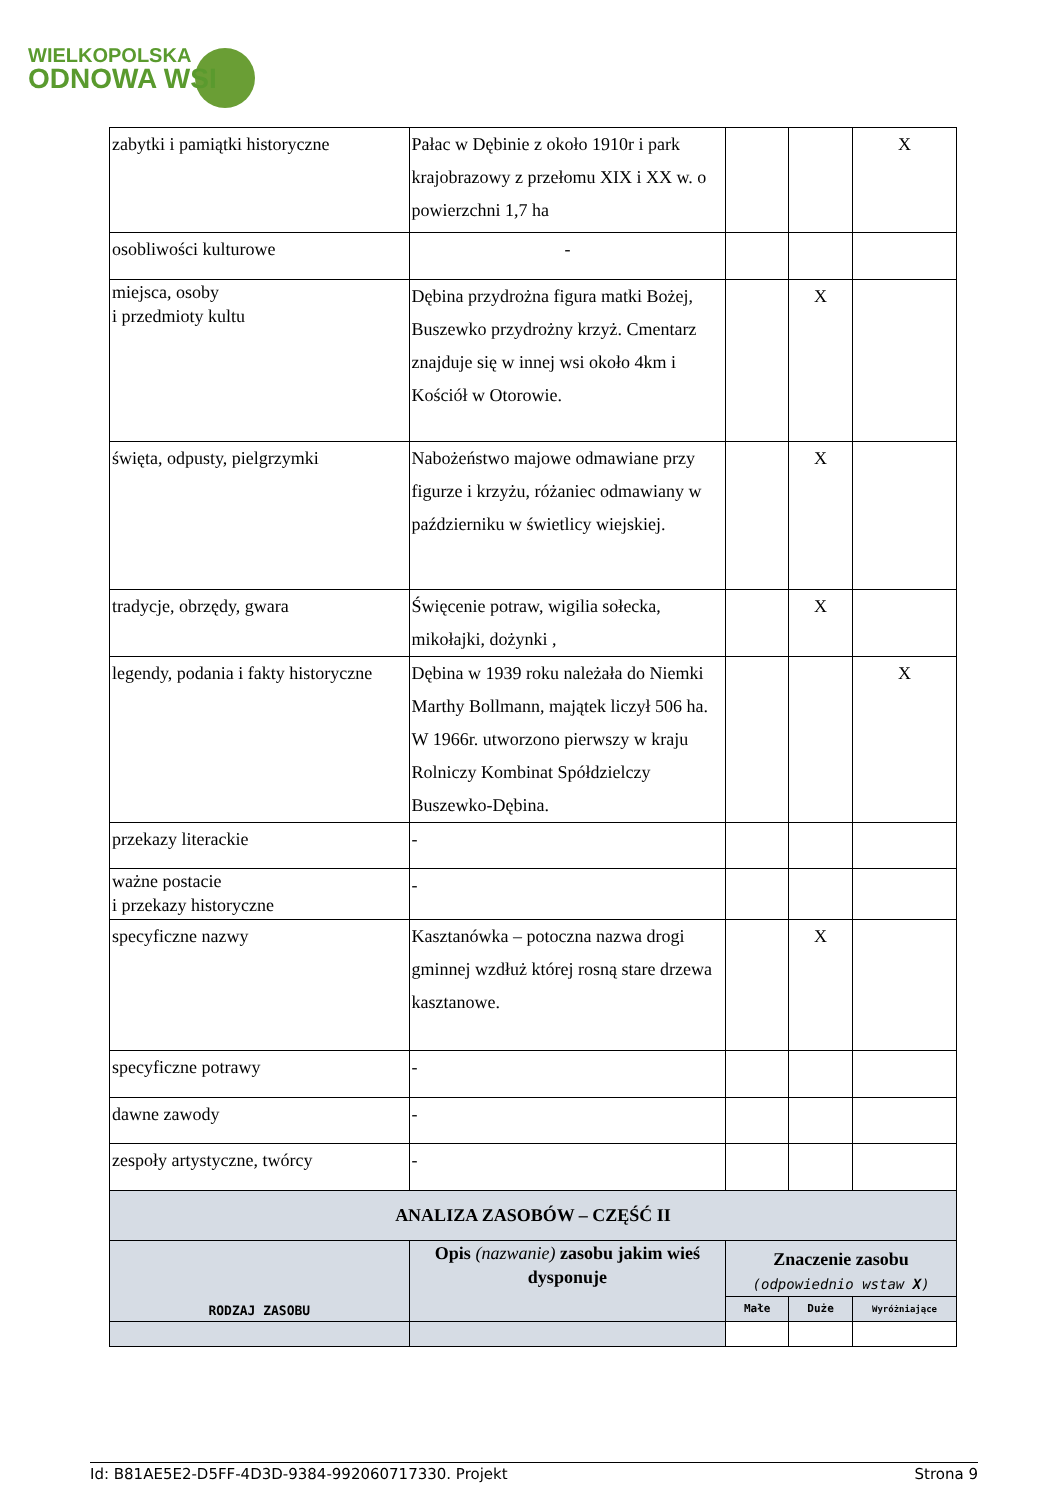WIELKOPOLSKA
ODNOWA WSI
| zabytki i pamiątki historyczne | Pałac w Dębinie z około 1910r i park krajobrazowy z przełomu XIX i XX w. o powierzchni 1,7 ha | | | X |
| osobliwości kulturowe | - | | | |
| miejsca, osoby i przedmioty kultu | Dębina przydrożna figura matki Bożej, Buszewko przydrożny krzyż. Cmentarz znajduje się w innej wsi około 4km i Kościół w Otorowie. | | X | |
| święta, odpusty, pielgrzymki | Nabożeństwo majowe odmawiane przy figurze i krzyżu, różaniec odmawiany w październiku w świetlicy wiejskiej. | | X | |
| tradycje, obrzędy, gwara | Święcenie potraw, wigilia sołecka, mikołajki, dożynki , | | X | |
| legendy, podania i fakty historyczne | Dębina w 1939 roku należała do Niemki Marthy Bollmann, majątek liczył 506 ha. W 1966r. utworzono pierwszy w kraju Rolniczy Kombinat Spółdzielczy Buszewko-Dębina. | | | X |
| przekazy literackie | - | | | |
| ważne postacie i przekazy historyczne | - | | | |
| specyficzne nazwy | Kasztanówka – potoczna nazwa drogi gminnej wzdłuż której rosną stare drzewa kasztanowe. | | X | |
| specyficzne potrawy | - | | | |
| dawne zawody | - | | | |
| zespoły artystyczne, twórcy | - | | | |
| ANALIZA ZASOBÓW – CZĘŚĆ II | | | | |
| RODZAJ ZASOBU | Opis (nazwanie) zasobu jakim wieś dysponuje | Znaczenie zasobu (odpowiednio wstaw X ) | | |
| | | Małe | Duże | Wyróżniające |
Id: B81AE5E2-D5FF-4D3D-9384-992060717330. Projekt Strona 9